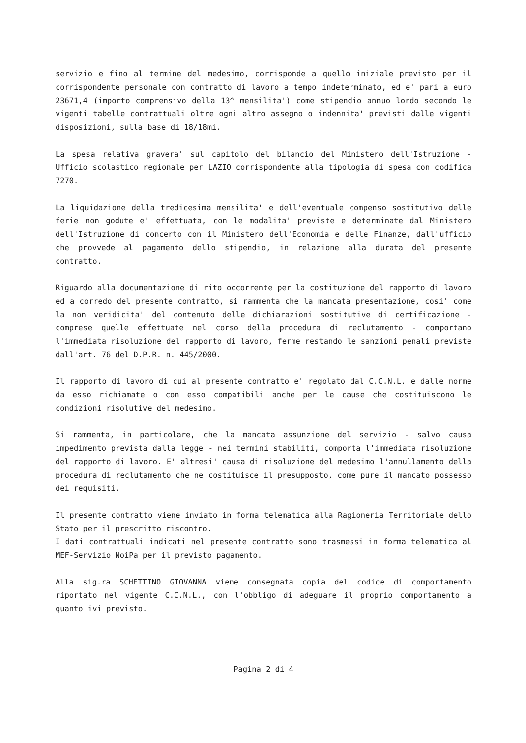servizio e fino al termine del medesimo, corrisponde a quello iniziale previsto per il corrispondente personale con contratto di lavoro a tempo indeterminato, ed e' pari a euro 23671,4 (importo comprensivo della 13^ mensilita') come stipendio annuo lordo secondo le vigenti tabelle contrattuali oltre ogni altro assegno o indennita' previsti dalle vigenti disposizioni, sulla base di 18/18mi.
La spesa relativa gravera' sul capitolo del bilancio del Ministero dell'Istruzione - Ufficio scolastico regionale per LAZIO corrispondente alla tipologia di spesa con codifica 7270.
La liquidazione della tredicesima mensilita' e dell'eventuale compenso sostitutivo delle ferie non godute e' effettuata, con le modalita' previste e determinate dal Ministero dell'Istruzione di concerto con il Ministero dell'Economia e delle Finanze, dall'ufficio che provvede al pagamento dello stipendio, in relazione alla durata del presente contratto.
Riguardo alla documentazione di rito occorrente per la costituzione del rapporto di lavoro ed a corredo del presente contratto, si rammenta che la mancata presentazione, cosi' come la non veridicita' del contenuto delle dichiarazioni sostitutive di certificazione - comprese quelle effettuate nel corso della procedura di reclutamento - comportano l'immediata risoluzione del rapporto di lavoro, ferme restando le sanzioni penali previste dall'art. 76 del D.P.R. n. 445/2000.
Il rapporto di lavoro di cui al presente contratto e' regolato dal C.C.N.L. e dalle norme da esso richiamate o con esso compatibili anche per le cause che costituiscono le condizioni risolutive del medesimo.
Si rammenta, in particolare, che la mancata assunzione del servizio - salvo causa impedimento prevista dalla legge - nei termini stabiliti, comporta l'immediata risoluzione del rapporto di lavoro. E' altresi' causa di risoluzione del medesimo l'annullamento della procedura di reclutamento che ne costituisce il presupposto, come pure il mancato possesso dei requisiti.
Il presente contratto viene inviato in forma telematica alla Ragioneria Territoriale dello Stato per il prescritto riscontro.
I dati contrattuali indicati nel presente contratto sono trasmessi in forma telematica al MEF-Servizio NoiPa per il previsto pagamento.
Alla sig.ra SCHETTINO GIOVANNA viene consegnata copia del codice di comportamento riportato nel vigente C.C.N.L., con l'obbligo di adeguare il proprio comportamento a quanto ivi previsto.
Pagina 2 di 4